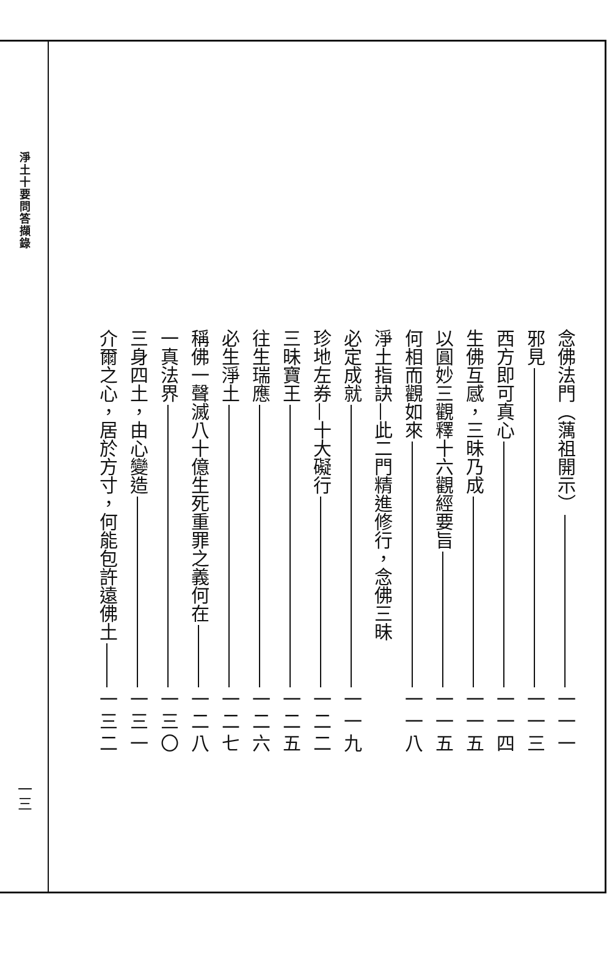淨土十要問答擷錄
一三
念佛法門（蕅祖開示） 一一一
邪見 一一三
西方即可真心 一一四
生佛互感，三昧乃成 一一五
以圓妙三觀釋十六觀經要旨 一一五
何相而觀如來 一一八
淨土指訣—此二門精進修行，念佛三昧
必定成就 一一九
珍地左券—十大礙行 一二二
三昧寶王 一二五
往生瑞應 一二六
必生淨土 一二七
稱佛一聲滅八十億生死重罪之義何在 一二八
一真法界 一三〇
三身四土，由心變造 一三一
介爾之心，居於方寸，何能包許遠佛土 一三二